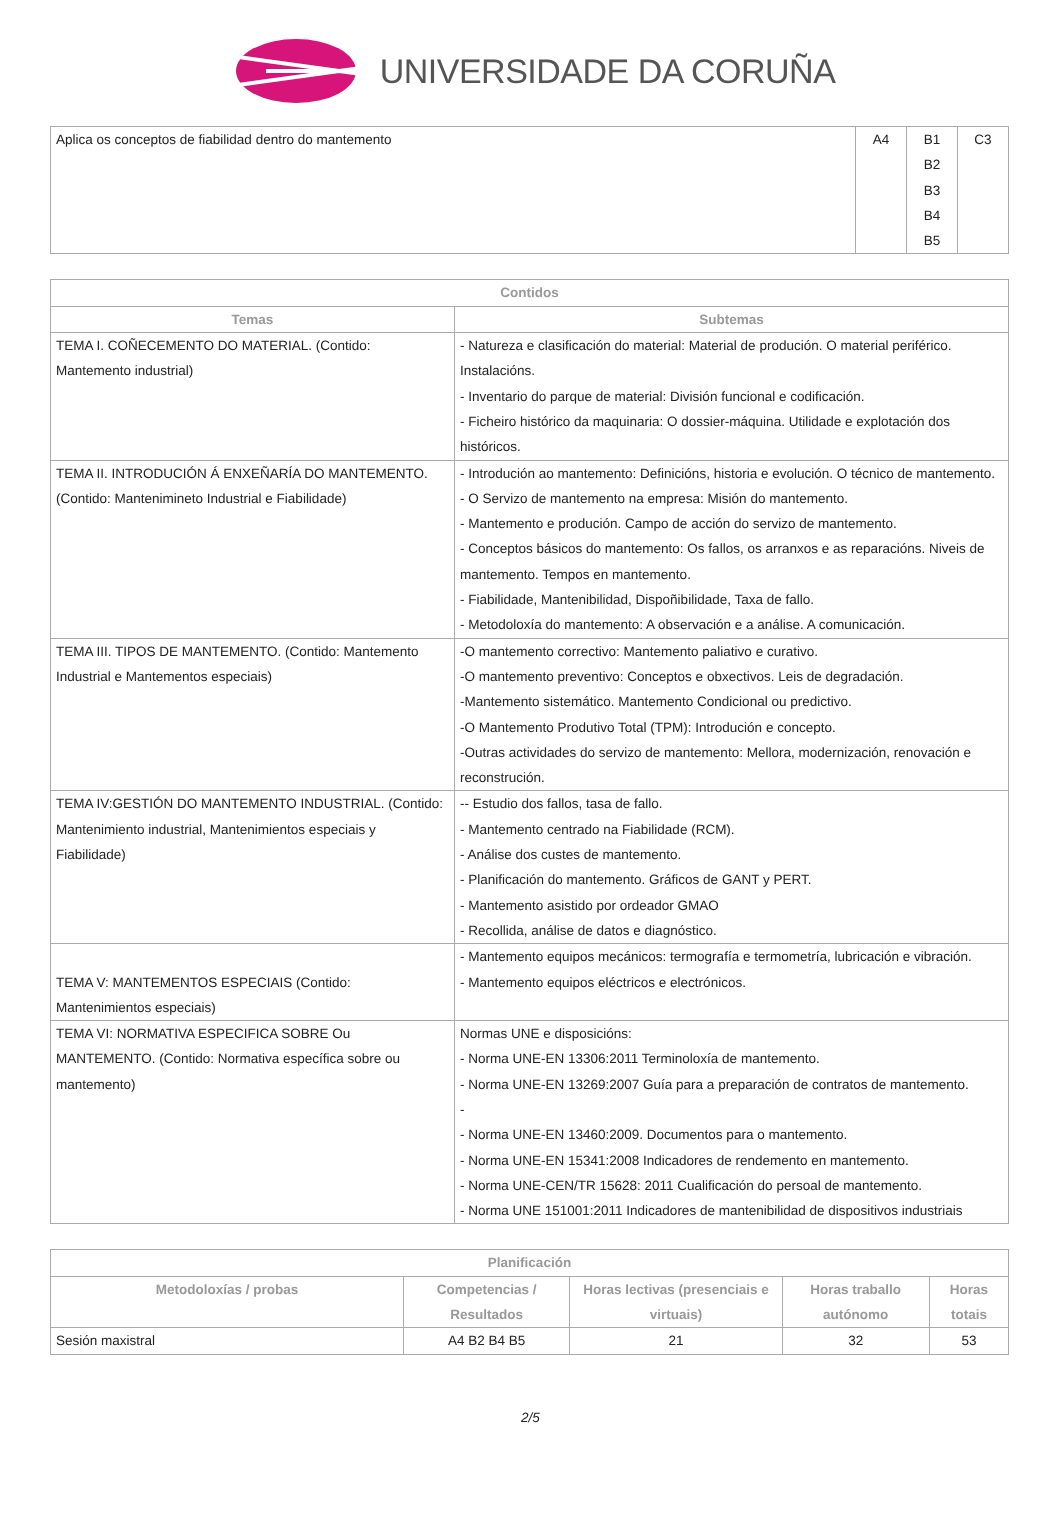UNIVERSIDADE DA CORUÑA
| Aplica os conceptos de fiabilidad dentro do mantemento | A4 | B1 B2 B3 B4 B5 | C3 |
| Contidos | |
| --- | --- |
| Temas | Subtemas |
| TEMA I. COÑECEMENTO DO MATERIAL. (Contido: Mantemento industrial) | - Natureza e clasificación do material: Material de produción. O material periférico. Instalacións. - Inventario do parque de material: División funcional e codificación. - Ficheiro histórico da maquinaria: O dossier-máquina. Utilidade e explotación dos históricos. |
| TEMA II. INTRODUCIÓN Á ENXEÑARÍA DO MANTEMENTO. (Contido: Mantenimineto Industrial e Fiabilidade) | - Introdución ao mantemento: Definicións, historia e evolución. O técnico de mantemento. - O Servizo de mantemento na empresa: Misión do mantemento. - Mantemento e produción. Campo de acción do servizo de mantemento. - Conceptos básicos do mantemento: Os fallos, os arranxos e as reparacións. Niveis de mantemento. Tempos en mantemento. - Fiabilidade, Mantenibilidad, Dispoñibilidade, Taxa de fallo. - Metodoloxía do mantemento: A observación e a análise. A comunicación. |
| TEMA III. TIPOS DE MANTEMENTO. (Contido: Mantemento Industrial e Mantementos especiais) | -O mantemento correctivo: Mantemento paliativo e curativo. -O mantemento preventivo: Conceptos e obxectivos. Leis de degradación. -Mantemento sistemático. Mantemento Condicional ou predictivo. -O Mantemento Produtivo Total (TPM): Introdución e concepto. -Outras actividades do servizo de mantemento: Mellora, modernización, renovación e reconstrución. |
| TEMA IV:GESTIÓN DO MANTEMENTO INDUSTRIAL. (Contido: Mantenimiento industrial, Mantenimientos especiais y Fiabilidade) | -- Estudio dos fallos, tasa de fallo. - Mantemento centrado na Fiabilidade (RCM). - Análise dos custes de mantemento. - Planificación do mantemento. Gráficos de GANT y PERT. - Mantemento asistido por ordeador GMAO - Recollida, análise de datos e diagnóstico. |
| TEMA V: MANTEMENTOS ESPECIAIS (Contido: Mantenimientos especiais) | - Mantemento equipos mecánicos: termografía e termometría, lubricación e vibración. - Mantemento equipos eléctricos e electrónicos. |
| TEMA VI: NORMATIVA ESPECIFICA SOBRE Ou MANTEMENTO. (Contido: Normativa específica sobre ou mantemento) | Normas UNE e disposicións: - Norma UNE-EN 13306:2011 Terminoloxía de mantemento. - Norma UNE-EN 13269:2007 Guía para a preparación de contratos de mantemento. - - Norma UNE-EN 13460:2009. Documentos para o mantemento. - Norma UNE-EN 15341:2008 Indicadores de rendemento en mantemento. - Norma UNE-CEN/TR 15628: 2011 Cualificación do persoal de mantemento. - Norma UNE 151001:2011 Indicadores de mantenibilidad de dispositivos industriais |
| Planificación | | | | |
| --- | --- | --- | --- | --- |
| Metodoloxías / probas | Competencias / Resultados | Horas lectivas (presenciais e virtuais) | Horas traballo autónomo | Horas totais |
| Sesión maxistral | A4 B2 B4 B5 | 21 | 32 | 53 |
2/5